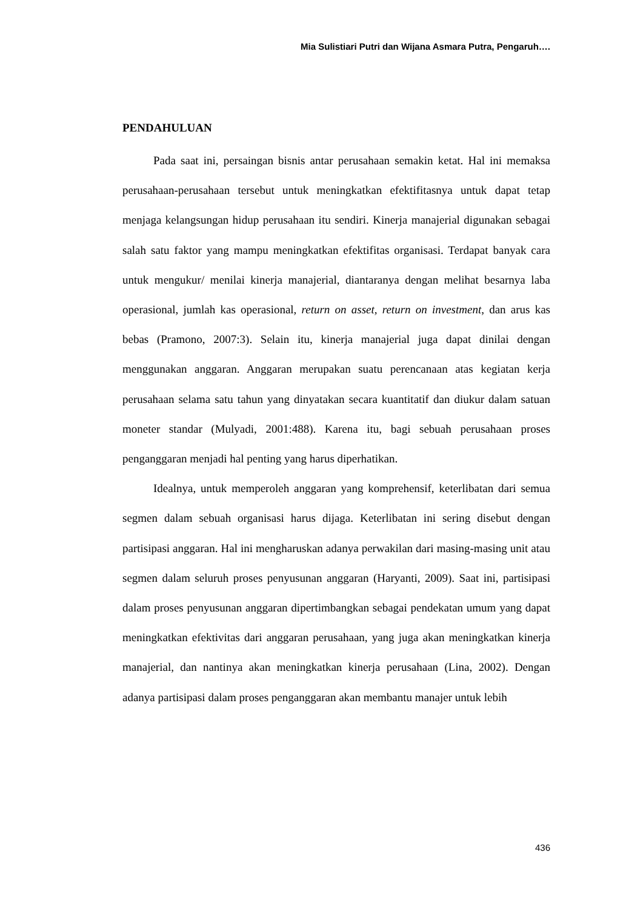Mia Sulistiari Putri dan Wijana Asmara Putra, Pengaruh….
PENDAHULUAN
Pada saat ini, persaingan bisnis antar perusahaan semakin ketat. Hal ini memaksa perusahaan-perusahaan tersebut untuk meningkatkan efektifitasnya untuk dapat tetap menjaga kelangsungan hidup perusahaan itu sendiri. Kinerja manajerial digunakan sebagai salah satu faktor yang mampu meningkatkan efektifitas organisasi. Terdapat banyak cara untuk mengukur/ menilai kinerja manajerial, diantaranya dengan melihat besarnya laba operasional, jumlah kas operasional, return on asset, return on investment, dan arus kas bebas (Pramono, 2007:3). Selain itu, kinerja manajerial juga dapat dinilai dengan menggunakan anggaran. Anggaran merupakan suatu perencanaan atas kegiatan kerja perusahaan selama satu tahun yang dinyatakan secara kuantitatif dan diukur dalam satuan moneter standar (Mulyadi, 2001:488). Karena itu, bagi sebuah perusahaan proses penganggaran menjadi hal penting yang harus diperhatikan.
Idealnya, untuk memperoleh anggaran yang komprehensif, keterlibatan dari semua segmen dalam sebuah organisasi harus dijaga. Keterlibatan ini sering disebut dengan partisipasi anggaran. Hal ini mengharuskan adanya perwakilan dari masing-masing unit atau segmen dalam seluruh proses penyusunan anggaran (Haryanti, 2009). Saat ini, partisipasi dalam proses penyusunan anggaran dipertimbangkan sebagai pendekatan umum yang dapat meningkatkan efektivitas dari anggaran perusahaan, yang juga akan meningkatkan kinerja manajerial, dan nantinya akan meningkatkan kinerja perusahaan (Lina, 2002). Dengan adanya partisipasi dalam proses penganggaran akan membantu manajer untuk lebih
436